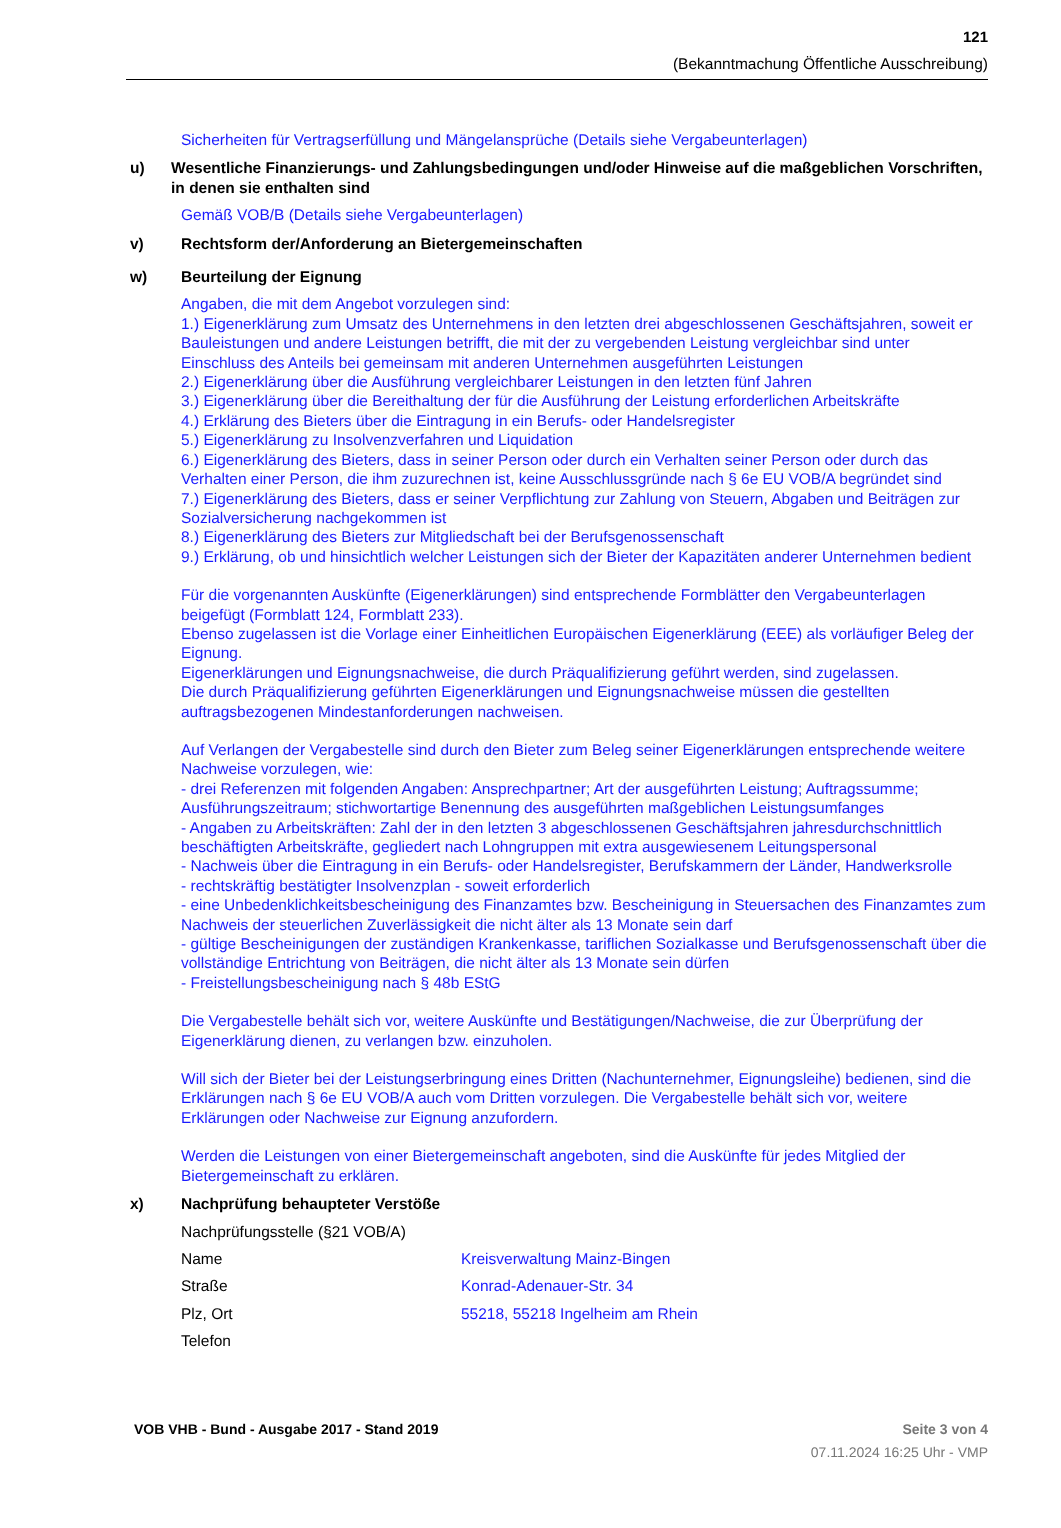121
(Bekanntmachung Öffentliche Ausschreibung)
Sicherheiten für Vertragserfüllung und Mängelansprüche (Details siehe Vergabeunterlagen)
u) Wesentliche Finanzierungs- und Zahlungsbedingungen und/oder Hinweise auf die maßgeblichen Vorschriften, in denen sie enthalten sind
Gemäß VOB/B (Details siehe Vergabeunterlagen)
v) Rechtsform der/Anforderung an Bietergemeinschaften
w) Beurteilung der Eignung
Angaben, die mit dem Angebot vorzulegen sind:
1.) Eigenerklärung zum Umsatz des Unternehmens in den letzten drei abgeschlossenen Geschäftsjahren, soweit er Bauleistungen und andere Leistungen betrifft, die mit der zu vergebenden Leistung vergleichbar sind unter Einschluss des Anteils bei gemeinsam mit anderen Unternehmen ausgeführten Leistungen
2.) Eigenerklärung über die Ausführung vergleichbarer Leistungen in den letzten fünf Jahren
3.) Eigenerklärung über die Bereithaltung der für die Ausführung der Leistung erforderlichen Arbeitskräfte
4.) Erklärung des Bieters über die Eintragung in ein Berufs- oder Handelsregister
5.) Eigenerklärung zu Insolvenzverfahren und Liquidation
6.) Eigenerklärung des Bieters, dass in seiner Person oder durch ein Verhalten seiner Person oder durch das Verhalten einer Person, die ihm zuzurechnen ist, keine Ausschlussgründe nach § 6e EU VOB/A begründet sind
7.) Eigenerklärung des Bieters, dass er seiner Verpflichtung zur Zahlung von Steuern, Abgaben und Beiträgen zur Sozialversicherung nachgekommen ist
8.) Eigenerklärung des Bieters zur Mitgliedschaft bei der Berufsgenossenschaft
9.) Erklärung, ob und hinsichtlich welcher Leistungen sich der Bieter der Kapazitäten anderer Unternehmen bedient
Für die vorgenannten Auskünfte (Eigenerklärungen) sind entsprechende Formblätter den Vergabeunterlagen beigefügt (Formblatt 124, Formblatt 233).
Ebenso zugelassen ist die Vorlage einer Einheitlichen Europäischen Eigenerklärung (EEE) als vorläufiger Beleg der Eignung.
Eigenerklärungen und Eignungsnachweise, die durch Präqualifizierung geführt werden, sind zugelassen.
Die durch Präqualifizierung geführten Eigenerklärungen und Eignungsnachweise müssen die gestellten auftragsbezogenen Mindestanforderungen nachweisen.
Auf Verlangen der Vergabestelle sind durch den Bieter zum Beleg seiner Eigenerklärungen entsprechende weitere Nachweise vorzulegen, wie:
- drei Referenzen mit folgenden Angaben: Ansprechpartner; Art der ausgeführten Leistung; Auftragssumme; Ausführungszeitraum; stichwortartige Benennung des ausgeführten maßgeblichen Leistungsumfanges
- Angaben zu Arbeitskräften: Zahl der in den letzten 3 abgeschlossenen Geschäftsjahren jahresdurchschnittlich beschäftigten Arbeitskräfte, gegliedert nach Lohngruppen mit extra ausgewiesenem Leitungspersonal
- Nachweis über die Eintragung in ein Berufs- oder Handelsregister, Berufskammern der Länder, Handwerksrolle
- rechtskräftig bestätigter Insolvenzplan - soweit erforderlich
- eine Unbedenklichkeitsbescheinigung des Finanzamtes bzw. Bescheinigung in Steuersachen des Finanzamtes zum Nachweis der steuerlichen Zuverlässigkeit die nicht älter als 13 Monate sein darf
- gültige Bescheinigungen der zuständigen Krankenkasse, tariflichen Sozialkasse und Berufsgenossenschaft über die vollständige Entrichtung von Beiträgen, die nicht älter als 13 Monate sein dürfen
- Freistellungsbescheinigung nach § 48b EStG
Die Vergabestelle behält sich vor, weitere Auskünfte und Bestätigungen/Nachweise, die zur Überprüfung der Eigenerklärung dienen, zu verlangen bzw. einzuholen.
Will sich der Bieter bei der Leistungserbringung eines Dritten (Nachunternehmer, Eignungsleihe) bedienen, sind die Erklärungen nach § 6e EU VOB/A auch vom Dritten vorzulegen. Die Vergabestelle behält sich vor, weitere Erklärungen oder Nachweise zur Eignung anzufordern.
Werden die Leistungen von einer Bietergemeinschaft angeboten, sind die Auskünfte für jedes Mitglied der Bietergemeinschaft zu erklären.
x) Nachprüfung behaupteter Verstöße
Nachprüfungsstelle (§21 VOB/A)
Name Kreisverwaltung Mainz-Bingen
Straße Konrad-Adenauer-Str. 34
Plz, Ort 55218, 55218 Ingelheim am Rhein
Telefon
VOB VHB - Bund - Ausgabe 2017 - Stand 2019
Seite 3 von 4
07.11.2024 16:25 Uhr - VMP